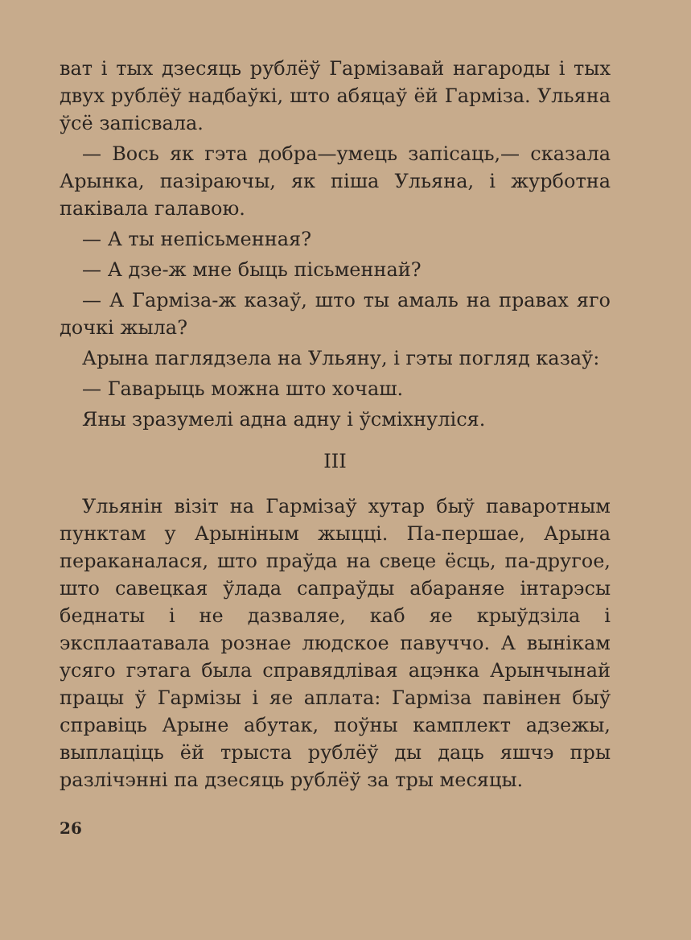ват і тых дзесяць рублёў Гармізавай нагароды і тых двух рублёў надбаўкі, што абяцаў ёй Гарміза. Ульяна ўсё запісвала.
— Вось як гэта добра—умець запісаць,— сказала Арынка, пазіраючы, як піша Ульяна, і журботна паківала галавою.
— А ты непісьменная?
— А дзе-ж мне быць пісьменнай?
— А Гарміза-ж казаў, што ты амаль на правах яго дочкі жыла?
Арына паглядзела на Ульяну, і гэты погляд казаў:
— Гаварыць можна што хочаш.
Яны зразумелі адна адну і ўсміхнуліся.
III
Ульянін візіт на Гармізаў хутар быў паваротным пунктам у Арыніным жыцці. Па-першае, Арына пераканалася, што праўда на свеце ёсць, па-другое, што савецкая ўлада сапраўды абараняе інтарэсы беднаты і не дазваляе, каб яе крыўдзіла і эксплаатавала рознае людское павуччо. А вынікам усяго гэтага была справядлівая ацэнка Арынчынай працы ў Гармізы і яе аплата: Гарміза павінен быў справіць Арыне абутак, поўны камплект адзежы, выплаціць ёй трыста рублёў ды даць яшчэ пры разлічэнні па дзесяць рублёў за тры месяцы.
26